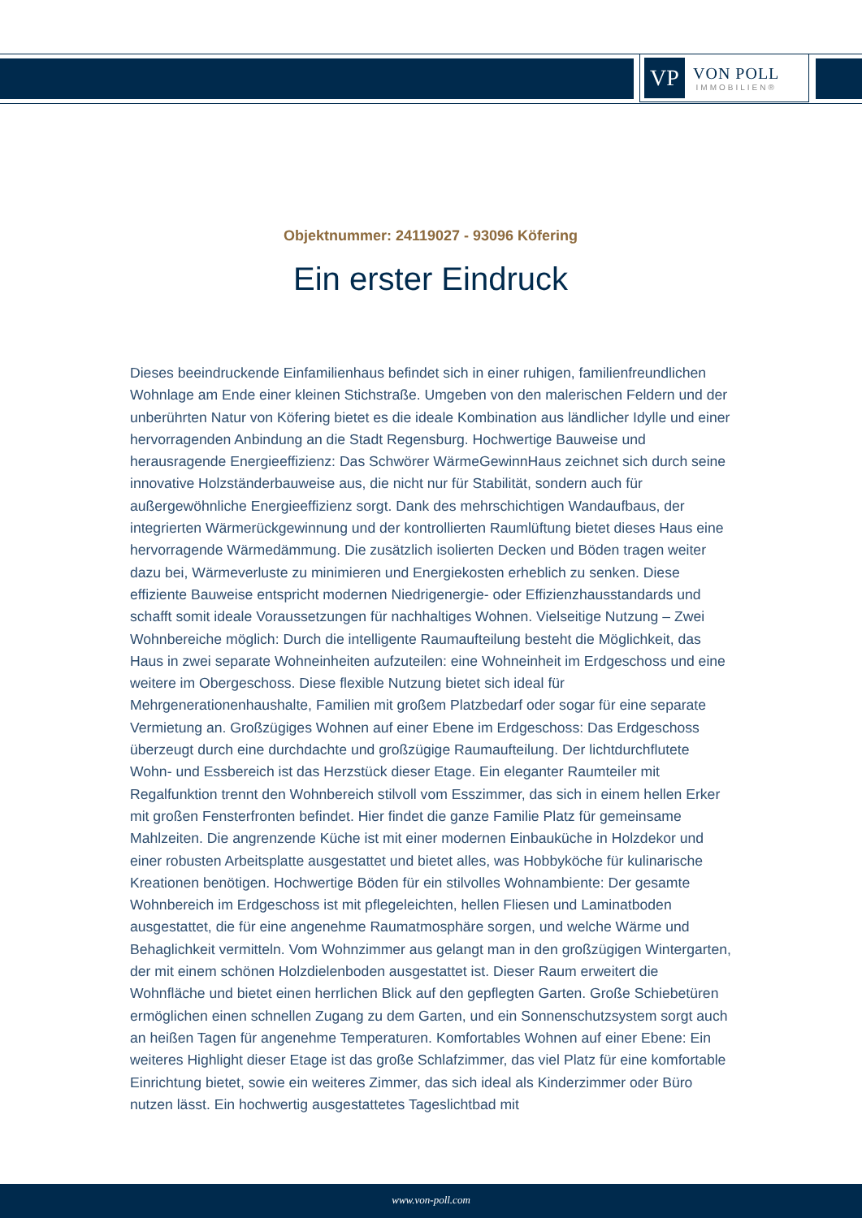VP
VON POLL
IMMOBILIEN®
Objektnummer: 24119027 - 93096 Köfering
Ein erster Eindruck
Dieses beeindruckende Einfamilienhaus befindet sich in einer ruhigen, familienfreundlichen Wohnlage am Ende einer kleinen Stichstraße. Umgeben von den malerischen Feldern und der unberührten Natur von Köfering bietet es die ideale Kombination aus ländlicher Idylle und einer hervorragenden Anbindung an die Stadt Regensburg. Hochwertige Bauweise und herausragende Energieeffizienz: Das Schwörer WärmeGewinnHaus zeichnet sich durch seine innovative Holzständerbauweise aus, die nicht nur für Stabilität, sondern auch für außergewöhnliche Energieeffizienz sorgt. Dank des mehrschichtigen Wandaufbaus, der integrierten Wärmerückgewinnung und der kontrollierten Raumlüftung bietet dieses Haus eine hervorragende Wärmedämmung. Die zusätzlich isolierten Decken und Böden tragen weiter dazu bei, Wärmeverluste zu minimieren und Energiekosten erheblich zu senken. Diese effiziente Bauweise entspricht modernen Niedrigenergie- oder Effizienzhausstandards und schafft somit ideale Voraussetzungen für nachhaltiges Wohnen. Vielseitige Nutzung – Zwei Wohnbereiche möglich: Durch die intelligente Raumaufteilung besteht die Möglichkeit, das Haus in zwei separate Wohneinheiten aufzuteilen: eine Wohneinheit im Erdgeschoss und eine weitere im Obergeschoss. Diese flexible Nutzung bietet sich ideal für Mehrgenerationenhaushalte, Familien mit großem Platzbedarf oder sogar für eine separate Vermietung an. Großzügiges Wohnen auf einer Ebene im Erdgeschoss: Das Erdgeschoss überzeugt durch eine durchdachte und großzügige Raumaufteilung. Der lichtdurchflutete Wohn- und Essbereich ist das Herzstück dieser Etage. Ein eleganter Raumteiler mit Regalfunktion trennt den Wohnbereich stilvoll vom Esszimmer, das sich in einem hellen Erker mit großen Fensterfronten befindet. Hier findet die ganze Familie Platz für gemeinsame Mahlzeiten. Die angrenzende Küche ist mit einer modernen Einbauküche in Holzdekor und einer robusten Arbeitsplatte ausgestattet und bietet alles, was Hobbyköche für kulinarische Kreationen benötigen. Hochwertige Böden für ein stilvolles Wohnambiente: Der gesamte Wohnbereich im Erdgeschoss ist mit pflegeleichten, hellen Fliesen und Laminatboden ausgestattet, die für eine angenehme Raumatmosphäre sorgen, und welche Wärme und Behaglichkeit vermitteln. Vom Wohnzimmer aus gelangt man in den großzügigen Wintergarten, der mit einem schönen Holzdielenboden ausgestattet ist. Dieser Raum erweitert die Wohnfläche und bietet einen herrlichen Blick auf den gepflegten Garten. Große Schiebetüren ermöglichen einen schnellen Zugang zu dem Garten, und ein Sonnenschutzsystem sorgt auch an heißen Tagen für angenehme Temperaturen. Komfortables Wohnen auf einer Ebene: Ein weiteres Highlight dieser Etage ist das große Schlafzimmer, das viel Platz für eine komfortable Einrichtung bietet, sowie ein weiteres Zimmer, das sich ideal als Kinderzimmer oder Büro nutzen lässt. Ein hochwertig ausgestattetes Tageslichtbad mit
www.von-poll.com